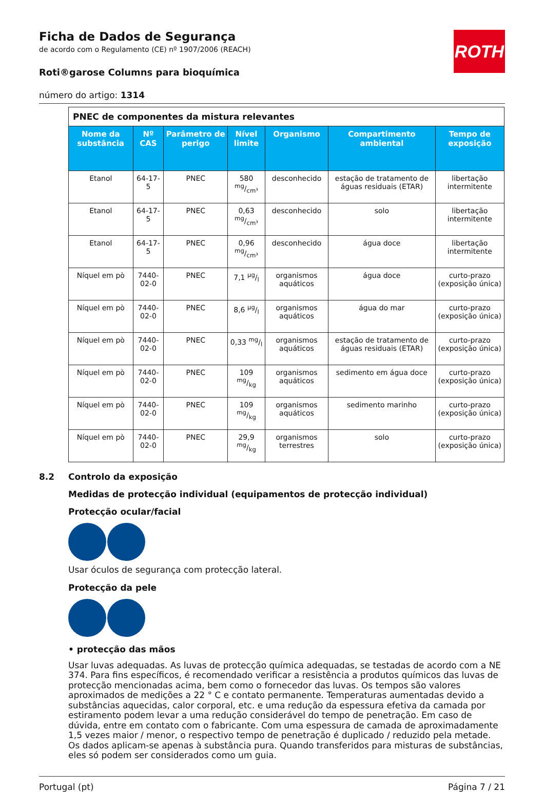ROTH
Ficha de Dados de Segurança
de acordo com o Regulamento (CE) nº 1907/2006 (REACH)
Roti®garose Columns para bioquímica
número do artigo: 1314
| PNEC de componentes da mistura relevantes | | | | | | |
| Nome da substância | Nº CAS | Parâmetro de perigo | Nível limite | Organismo | Compartimento ambiental | Tempo de exposição |
| Etanol | 64-17-5 | PNEC | 580 mg/cm³ | desconhecido | estação de tratamento de águas residuais (ETAR) | libertação intermitente |
| Etanol | 64-17-5 | PNEC | 0,63 mg/cm³ | desconhecido | solo | libertação intermitente |
| Etanol | 64-17-5 | PNEC | 0,96 mg/cm³ | desconhecido | água doce | libertação intermitente |
| Níquel em pò | 7440-02-0 | PNEC | 7,1 µg/l | organismos aquáticos | água doce | curto-prazo (exposição única) |
| Níquel em pò | 7440-02-0 | PNEC | 8,6 µg/l | organismos aquáticos | água do mar | curto-prazo (exposição única) |
| Níquel em pò | 7440-02-0 | PNEC | 0,33 mg/l | organismos aquáticos | estação de tratamento de águas residuais (ETAR) | curto-prazo (exposição única) |
| Níquel em pò | 7440-02-0 | PNEC | 109 mg/kg | organismos aquáticos | sedimento em água doce | curto-prazo (exposição única) |
| Níquel em pò | 7440-02-0 | PNEC | 109 mg/kg | organismos aquáticos | sedimento marinho | curto-prazo (exposição única) |
| Níquel em pò | 7440-02-0 | PNEC | 29,9 mg/kg | organismos terrestres | solo | curto-prazo (exposição única) |
8.2 Controlo da exposição
Medidas de protecção individual (equipamentos de protecção individual)
Protecção ocular/facial
Usar óculos de segurança com protecção lateral.
Protecção da pele
• protecção das mãos
Usar luvas adequadas. As luvas de protecção química adequadas, se testadas de acordo com a NE 374. Para fins específicos, é recomendado verificar a resistência a produtos químicos das luvas de protecção mencionadas acima, bem como o fornecedor das luvas. Os tempos são valores aproximados de medições a 22 ° C e contato permanente. Temperaturas aumentadas devido a substâncias aquecidas, calor corporal, etc. e uma redução da espessura efetiva da camada por estiramento podem levar a uma redução considerável do tempo de penetração. Em caso de dúvida, entre em contato com o fabricante. Com uma espessura de camada de aproximadamente 1,5 vezes maior / menor, o respectivo tempo de penetração é duplicado / reduzido pela metade. Os dados aplicam-se apenas à substância pura. Quando transferidos para misturas de substâncias, eles só podem ser considerados como um guia.
Portugal (pt) Página 7 / 21